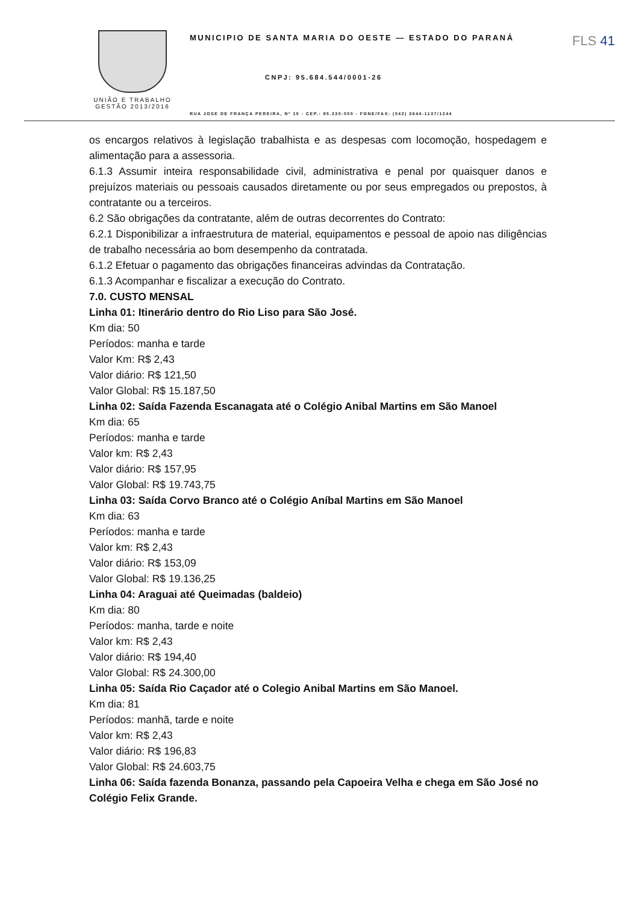UNIÃO E TRABALHO
GESTÃO 2013/2016
MUNICIPIO DE SANTA MARIA DO OESTE — ESTADO DO PARANÁ
FLS 41
CNPJ: 95.684.544/0001-26
RUA JOSE DE FRANÇA PEREIRA, Nº 10 - CEP.: 85.230-000 - FONE/FAX: (042) 3644-1137/1244
os encargos relativos à legislação trabalhista e as despesas com locomoção, hospedagem e alimentação para a assessoria.
6.1.3 Assumir inteira responsabilidade civil, administrativa e penal por quaisquer danos e prejuízos materiais ou pessoais causados diretamente ou por seus empregados ou prepostos, à contratante ou a terceiros.
6.2 São obrigações da contratante, além de outras decorrentes do Contrato:
6.2.1 Disponibilizar a infraestrutura de material, equipamentos e pessoal de apoio nas diligências de trabalho necessária ao bom desempenho da contratada.
6.1.2 Efetuar o pagamento das obrigações financeiras advindas da Contratação.
6.1.3 Acompanhar e fiscalizar a execução do Contrato.
7.0. CUSTO MENSAL
Linha 01: Itinerário dentro do Rio Liso para São José.
Km dia: 50
Períodos: manha e tarde
Valor Km: R$ 2,43
Valor diário: R$ 121,50
Valor Global: R$ 15.187,50
Linha 02: Saída Fazenda Escanagata até o Colégio Anibal Martins em São Manoel
Km dia: 65
Períodos: manha e tarde
Valor km: R$ 2,43
Valor diário: R$ 157,95
Valor Global: R$ 19.743,75
Linha 03: Saída Corvo Branco até o Colégio Aníbal Martins em São Manoel
Km dia: 63
Períodos: manha e tarde
Valor km: R$ 2,43
Valor diário: R$ 153,09
Valor Global: R$ 19.136,25
Linha 04: Araguai até Queimadas (baldeio)
Km dia: 80
Períodos: manha, tarde e noite
Valor km: R$ 2,43
Valor diário: R$ 194,40
Valor Global: R$ 24.300,00
Linha 05: Saída Rio Caçador até o Colegio Anibal Martins em São Manoel.
Km dia: 81
Períodos: manhã, tarde e noite
Valor km: R$ 2,43
Valor diário: R$ 196,83
Valor Global: R$ 24.603,75
Linha 06: Saída fazenda Bonanza, passando pela Capoeira Velha e chega em São José no Colégio Felix Grande.